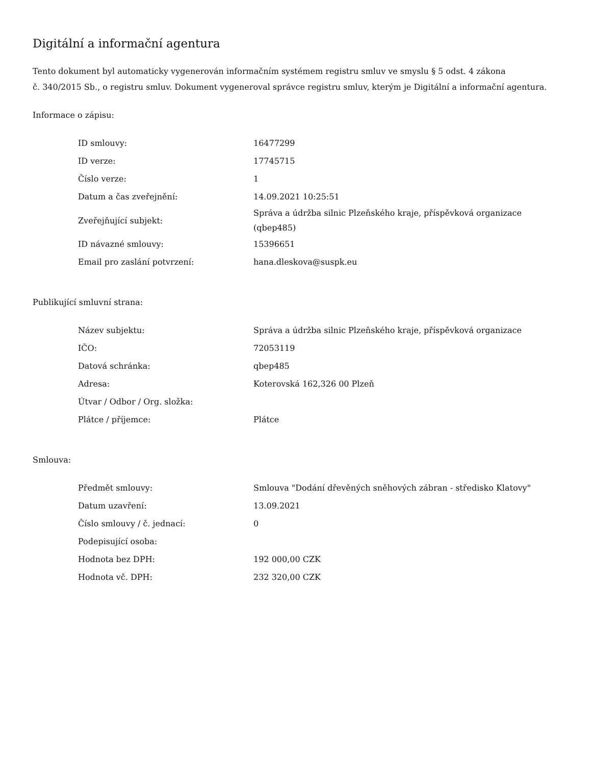Digitální a informační agentura
Tento dokument byl automaticky vygenerován informačním systémem registru smluv ve smyslu § 5 odst. 4 zákona
č. 340/2015 Sb., o registru smluv. Dokument vygeneroval správce registru smluv, kterým je Digitální a informační agentura.
Informace o zápisu:
| ID smlouvy: | 16477299 |
| ID verze: | 17745715 |
| Číslo verze: | 1 |
| Datum a čas zveřejnění: | 14.09.2021 10:25:51 |
| Zveřejňující subjekt: | Správa a údržba silnic Plzeňského kraje, příspěvková organizace (qbep485) |
| ID návazné smlouvy: | 15396651 |
| Email pro zaslání potvrzení: | hana.dleskova@suspk.eu |
Publikující smluvní strana:
| Název subjektu: | Správa a údržba silnic Plzeňského kraje, příspěvková organizace |
| IČO: | 72053119 |
| Datová schránka: | qbep485 |
| Adresa: | Koterovská 162,326 00 Plzeň |
| Útvar / Odbor / Org. složka: | |
| Plátce / příjemce: | Plátce |
Smlouva:
| Předmět smlouvy: | Smlouva "Dodání dřevěných sněhových zábran - středisko Klatovy" |
| Datum uzavření: | 13.09.2021 |
| Číslo smlouvy / č. jednací: | 0 |
| Podepisující osoba: | |
| Hodnota bez DPH: | 192 000,00 CZK |
| Hodnota vč. DPH: | 232 320,00 CZK |